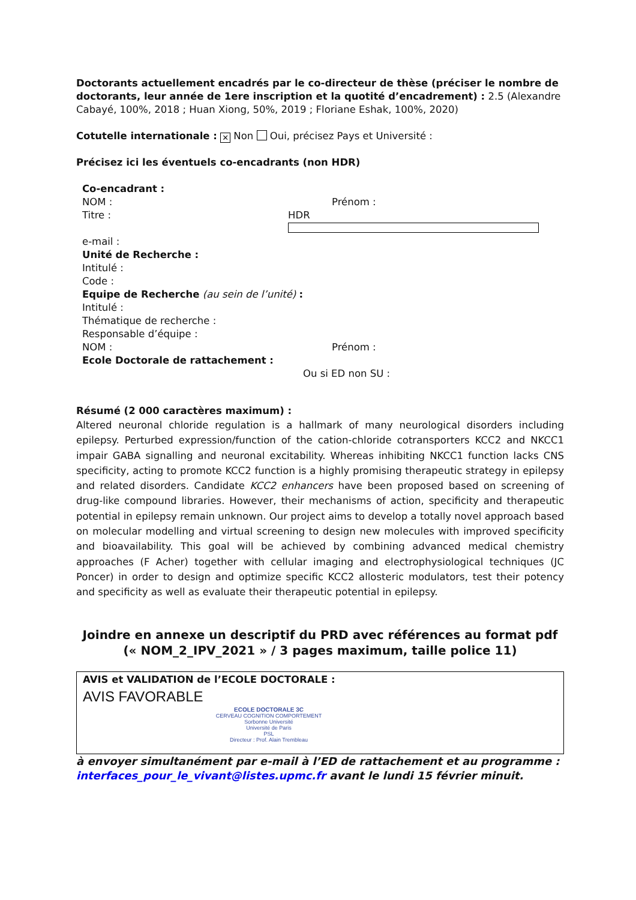Doctorants actuellement encadrés par le co-directeur de thèse (préciser le nombre de doctorants, leur année de 1ere inscription et la quotité d’encadrement) : 2.5 (Alexandre Cabayé, 100%, 2018 ; Huan Xiong, 50%, 2019 ; Floriane Eshak, 100%, 2020)
Cotutelle internationale : ✕ Non Oui, précisez Pays et Université :
Précisez ici les éventuels co-encadrants (non HDR)
Co-encadrant :
NOM : Prénom :
Titre : HDR
e-mail :
Unité de Recherche :
Intitulé :
Code :
Equipe de Recherche (au sein de l’unité) :
Intitulé :
Thématique de recherche :
Responsable d’équipe :
NOM : Prénom :
Ecole Doctorale de rattachement :
Ou si ED non SU :
Résumé (2 000 caractères maximum) :
Altered neuronal chloride regulation is a hallmark of many neurological disorders including epilepsy. Perturbed expression/function of the cation-chloride cotransporters KCC2 and NKCC1 impair GABA signalling and neuronal excitability. Whereas inhibiting NKCC1 function lacks CNS specificity, acting to promote KCC2 function is a highly promising therapeutic strategy in epilepsy and related disorders. Candidate KCC2 enhancers have been proposed based on screening of drug-like compound libraries. However, their mechanisms of action, specificity and therapeutic potential in epilepsy remain unknown. Our project aims to develop a totally novel approach based on molecular modelling and virtual screening to design new molecules with improved specificity and bioavailability. This goal will be achieved by combining advanced medical chemistry approaches (F Acher) together with cellular imaging and electrophysiological techniques (JC Poncer) in order to design and optimize specific KCC2 allosteric modulators, test their potency and specificity as well as evaluate their therapeutic potential in epilepsy.
Joindre en annexe un descriptif du PRD avec références au format pdf
(« NOM_2_IPV_2021 » / 3 pages maximum, taille police 11)
AVIS et VALIDATION de l’ECOLE DOCTORALE :
AVIS FAVORABLE
ECOLE DOCTORALE 3C
CERVEAU COGNITION COMPORTEMENT
Sorbonne Université
Université de Paris
PSL
Directeur : Prof. Alain Trembleau
à envoyer simultanément par e-mail à l’ED de rattachement et au programme : interfaces_pour_le_vivant@listes.upmc.fr avant le lundi 15 février minuit.